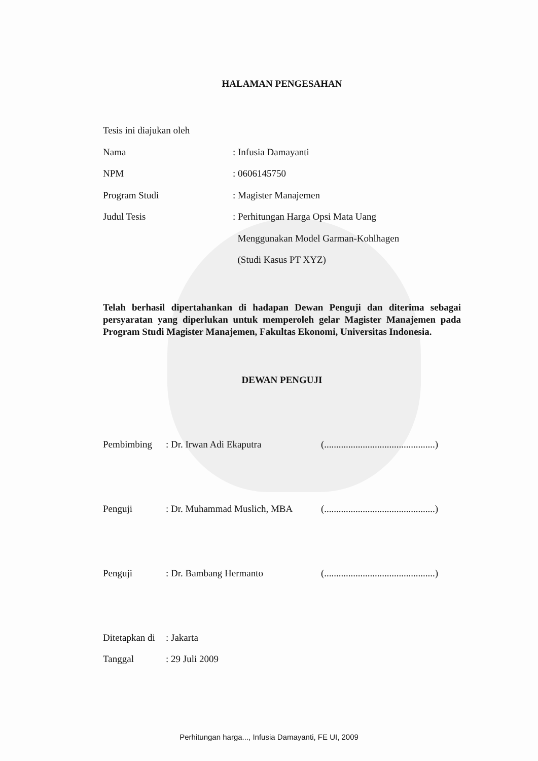HALAMAN PENGESAHAN
Tesis ini diajukan oleh
Nama: Infusia Damayanti
NPM: 0606145750
Program Studi: Magister Manajemen
Judul Tesis: Perhitungan Harga Opsi Mata Uang
Menggunakan Model Garman-Kohlhagen
(Studi Kasus PT XYZ)
Telah berhasil dipertahankan di hadapan Dewan Penguji dan diterima sebagai persyaratan yang diperlukan untuk memperoleh gelar Magister Manajemen pada Program Studi Magister Manajemen, Fakultas Ekonomi, Universitas Indonesia.
DEWAN PENGUJI
Pembimbing: Dr. Irwan Adi Ekaputra (..............................................)
Penguji: Dr. Muhammad Muslich, MBA (..............................................)
Penguji: Dr. Bambang Hermanto (..............................................)
Ditetapkan di: Jakarta
Tanggal: 29 Juli 2009
Perhitungan harga..., Infusia Damayanti, FE UI, 2009